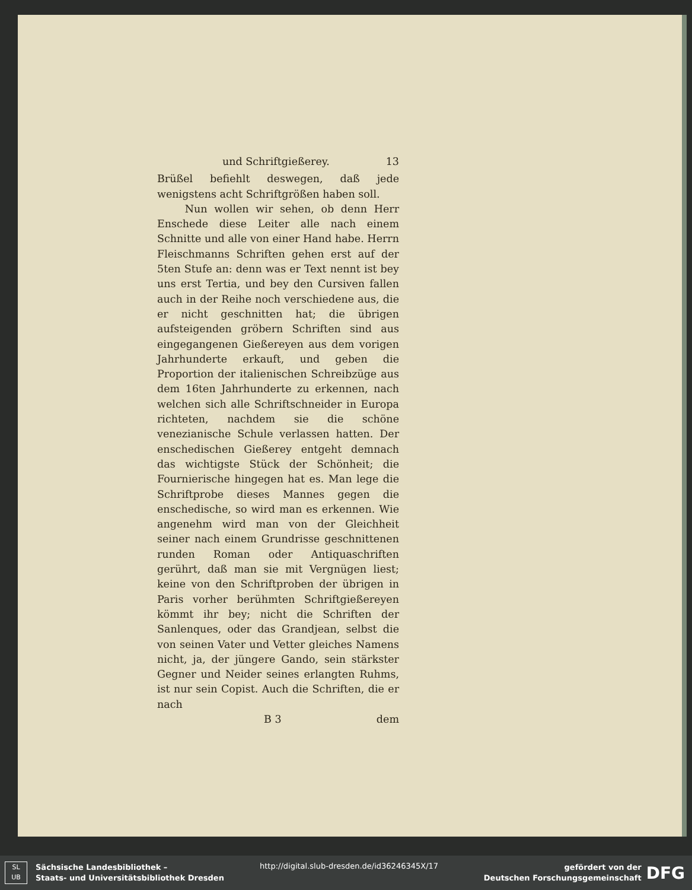und Schriftgießerey. 13
Brüßel befiehlt deswegen, daß jede wenigstens acht Schriftgrößen haben soll.
Nun wollen wir sehen, ob denn Herr Enschede diese Leiter alle nach einem Schnitte und alle von einer Hand habe. Herrn Fleischmanns Schriften gehen erst auf der 5ten Stufe an: denn was er Text nennt ist bey uns erst Tertia, und bey den Cursiven fallen auch in der Reihe noch verschiedene aus, die er nicht geschnitten hat; die übrigen aufsteigenden gröbern Schriften sind aus eingegangenen Gießereyen aus dem vorigen Jahrhunderte erkauft, und geben die Proportion der italienischen Schreibzüge aus dem 16ten Jahrhunderte zu erkennen, nach welchen sich alle Schriftschneider in Europa richteten, nachdem sie die schöne venezianische Schule verlassen hatten. Der enschedischen Gießerey entgeht demnach das wichtigste Stück der Schönheit; die Fournierische hingegen hat es. Man lege die Schriftprobe dieses Mannes gegen die enschedische, so wird man es erkennen. Wie angenehm wird man von der Gleichheit seiner nach einem Grundrisse geschnittenen runden Roman oder Antiquaschriften gerührt, daß man sie mit Vergnügen liest; keine von den Schriftproben der übrigen in Paris vorher berühmten Schriftgießereyen kömmt ihr bey; nicht die Schriften der Sanlenques, oder das Grandjean, selbst die von seinen Vater und Vetter gleiches Namens nicht, ja, der jüngere Gando, sein stärkster Gegner und Neider seines erlangten Ruhms, ist nur sein Copist. Auch die Schriften, die er nach
B 3 dem
SL
UB
Sächsische Landesbibliothek –
Staats- und Universitätsbibliothek Dresden
http://digital.slub-dresden.de/id36246345X/17
gefördert von der
Deutschen Forschungsgemeinschaft
DFG